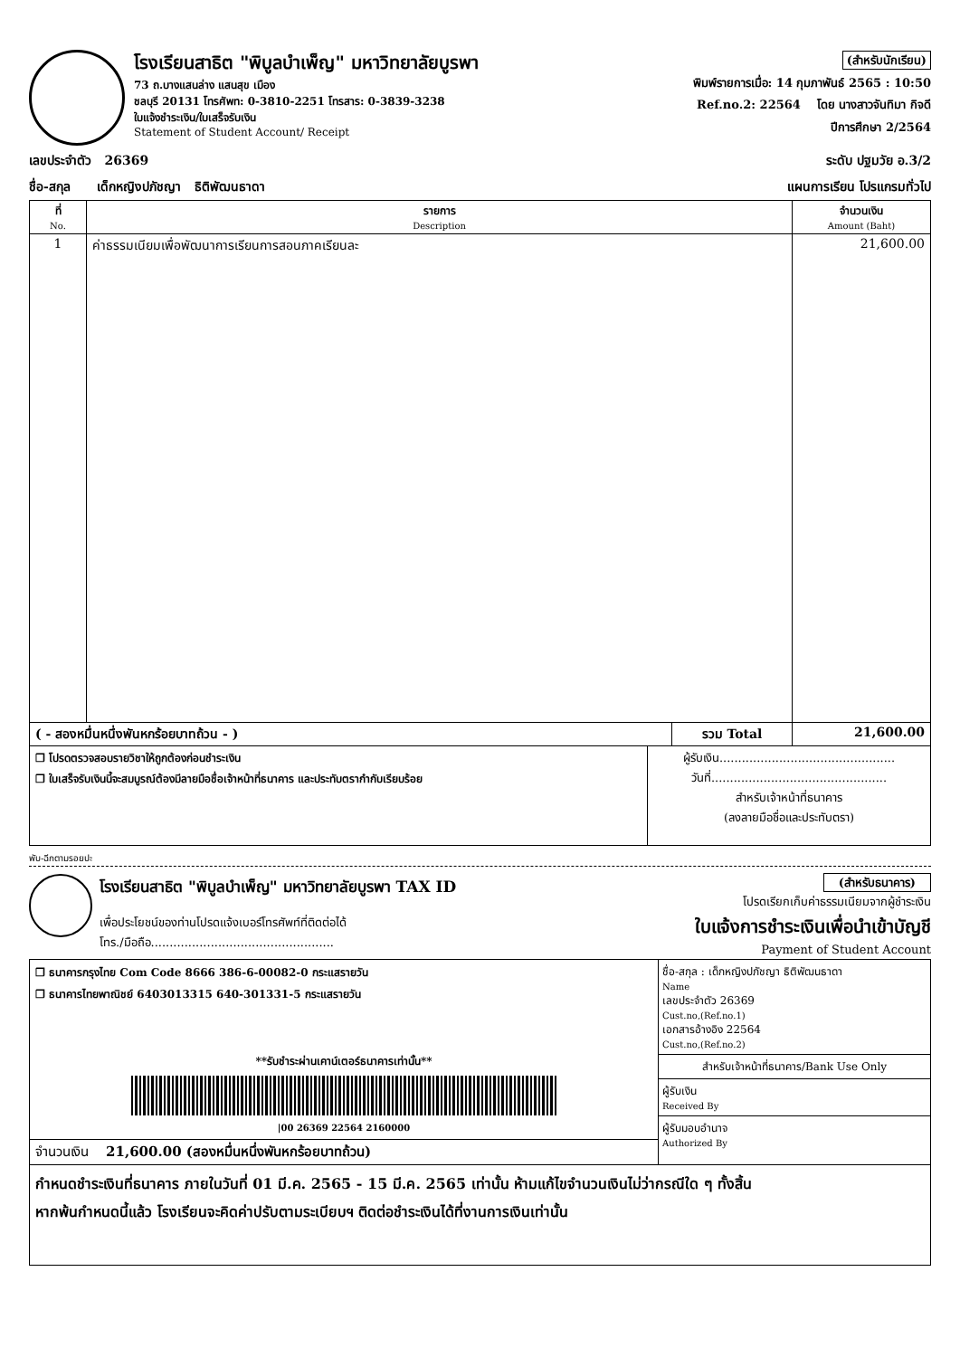โรงเรียนสาธิต "พิบูลบำเพ็ญ" มหาวิทยาลัยบูรพา
73 ถ.บางแสนล่าง แสนสุข เมือง
ชลบุรี 20131 โทรศัพท: 0-3810-2251 โทรสาร: 0-3839-3238
ใบแจ้งชำระเงิน/ใบเสร็จรับเงิน
Statement of Student Account/ Receipt
(สำหรับนักเรียน)
พิมพ์รายการเมื่อ: 14 กุมภาพันธ์ 2565 : 10:50
Ref.no.2: 22564 โดย นางสาวจันทิมา กิจดี
ปีการศึกษา 2/2564
เลขประจำตัว 26369 ระดับ ปฐมวัย อ.3/2
ชื่อ-สกุล เด็กหญิงปภัชญา ธิติพัฒนธาดา แผนการเรียน โปรแกรมทั่วไป
| ที่ No. | รายการ Description | จำนวนเงิน Amount (Baht) |
| --- | --- | --- |
| 1 | ค่าธรรมเนียมเพื่อพัฒนาการเรียนการสอนภาคเรียนละ | 21,600.00 |
| ( - สองหมื่นหนึ่งพันหกร้อยบาทถ้วน - ) | รวม Total | 21,600.00 |
| ❒ โปรดตรวจสอบรายวิชาให้ถูกต้องก่อนชำระเงิน ❒ ใบเสร็จรับเงินนี้จะสมบูรณ์ต้องมีลายมือชื่อเจ้าหน้าที่ธนาคาร และประทับตรากำกับเรียบร้อย | ผู้รับเงิน............................................... วันที่............................................... สำหรับเจ้าหน้าที่ธนาคาร (ลงลายมือชื่อและประทับตรา) |
พับ-ฉีกตามรอยปะ
โรงเรียนสาธิต "พิบูลบำเพ็ญ" มหาวิทยาลัยบูรพา TAX ID
เพื่อประโยชน์ของท่านโปรดแจ้งเบอร์โทรศัพท์ที่ติดต่อได้
โทร./มือถือ.................................................
(สำหรับธนาคาร)
โปรดเรียกเก็บค่าธรรมเนียมจากผู้ชำระเงิน
ใบแจ้งการชำระเงินเพื่อนำเข้าบัญชี
Payment of Student Account
| ❒ ธนาคารกรุงไทย Com Code 8666 386-6-00082-0 กระแสรายวัน ❒ ธนาคารไทยพาณิชย์ 6403013315 640-301331-5 กระแสรายวัน **รับชำระผ่านเคาน์เตอร์ธนาคารเท่านั้น** /00 26369 22564 2160000 | ชื่อ-สกุล : เด็กหญิงปภัชญา ธิติพัฒนธาดา Name เลขประจำตัว 26369 Cust.no,(Ref.no.1) เอกสารอ้างอิง 22564 Cust.no,(Ref.no.2) สำหรับเจ้าหน้าที่ธนาคาร/Bank Use Only ผู้รับเงิน Received By ผู้รับมอบอำนาจ Authorized By |
| จำนวนเงิน 21,600.00 (สองหมื่นหนึ่งพันหกร้อยบาทถ้วน) | |
กำหนดชำระเงินที่ธนาคาร ภายในวันที่ 01 มี.ค. 2565 - 15 มี.ค. 2565 เท่านั้น ห้ามแก้ไขจำนวนเงินไม่ว่ากรณีใด ๆ ทั้งสิ้น
หากพ้นกำหนดนี้แล้ว โรงเรียนจะคิดค่าปรับตามระเบียบฯ ติดต่อชำระเงินได้ที่งานการเงินเท่านั้น